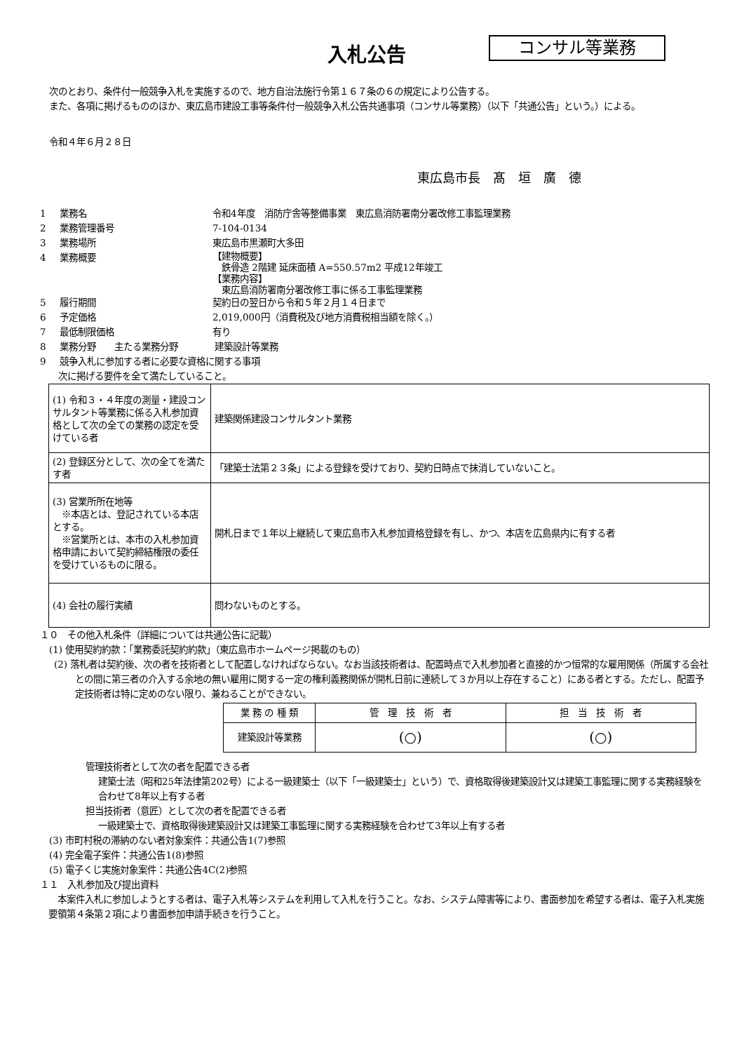入札公告
コンサル等業務
　次のとおり、条件付一般競争入札を実施するので、地方自治法施行令第１６７条の６の規定により公告する。
　また、各項に掲げるもののほか、東広島市建設工事等条件付一般競争入札公告共通事項（コンサル等業務）（以下「共通公告」という。）による。
　令和４年６月２８日
東広島市長　髙　垣　廣　德
1 業務名 令和4年度　消防庁舎等整備事業　東広島消防署南分署改修工事監理業務
2 業務管理番号 7-104-0134
3 業務場所 東広島市黒瀬町大多田
4 業務概要 【建物概要】
　鉄骨造 2階建 延床面積 A=550.57m2 平成12年竣工
【業務内容】
　東広島消防署南分署改修工事に係る工事監理業務
5 履行期間 契約日の翌日から令和５年２月１４日まで
6 予定価格 2,019,000円（消費税及び地方消費税相当額を除く。）
7 最低制限価格 有り
8 業務分野　　主たる業務分野　　　　建築設計等業務
9 競争入札に参加する者に必要な資格に関する事項
　　次に掲げる要件を全て満たしていること。
| (1) 令和３・４年度の測量・建設コンサルタント等業務に係る入札参加資格として次の全ての業務の認定を受けている者 | 建築関係建設コンサルタント業務 |
| (2) 登録区分として、次の全てを満たす者 | 「建築士法第２３条」による登録を受けており、契約日時点で抹消していないこと。 |
| (3) 営業所所在地等 ※本店とは、登記されている本店とする。 ※営業所とは、本市の入札参加資格申請において契約締結権限の委任を受けているものに限る。 | 開札日まで１年以上継続して東広島市入札参加資格登録を有し、かつ、本店を広島県内に有する者 |
| (4) 会社の履行実績 | 問わないものとする。 |
１０　その他入札条件（詳細については共通公告に記載）
　(1) 使用契約約款：「業務委託契約約款」（東広島市ホームページ掲載のもの）
(2) 落札者は契約後、次の者を技術者として配置しなければならない。なお当該技術者は、配置時点で入札参加者と直接的かつ恒常的な雇用関係（所属する会社との間に第三者の介入する余地の無い雇用に関する一定の権利義務関係が開札日前に連続して３か月以上存在すること）にある者とする。ただし、配置予定技術者は特に定めのない限り、兼ねることができない。
| 業 務 の 種 類 | 管 理 技 術 者 | 担 当 技 術 者 |
| --- | --- | --- |
| 建築設計等業務 | (○) | (○) |
管理技術者として次の者を配置できる者
建築士法（昭和25年法律第202号）による一級建築士（以下「一級建築士」という）で、資格取得後建築設計又は建築工事監理に関する実務経験を合わせて8年以上有する者
担当技術者（意匠）として次の者を配置できる者
一級建築士で、資格取得後建築設計又は建築工事監理に関する実務経験を合わせて3年以上有する者
　(3) 市町村税の滞納のない者対象案件：共通公告1(7)参照
　(4) 完全電子案件：共通公告1(8)参照
　(5) 電子くじ実施対象案件：共通公告4C(2)参照
１１　入札参加及び提出資料
　本案件入札に参加しようとする者は、電子入札等システムを利用して入札を行うこと。なお、システム障害等により、書面参加を希望する者は、電子入札実施要領第４条第２項により書面参加申請手続きを行うこと。